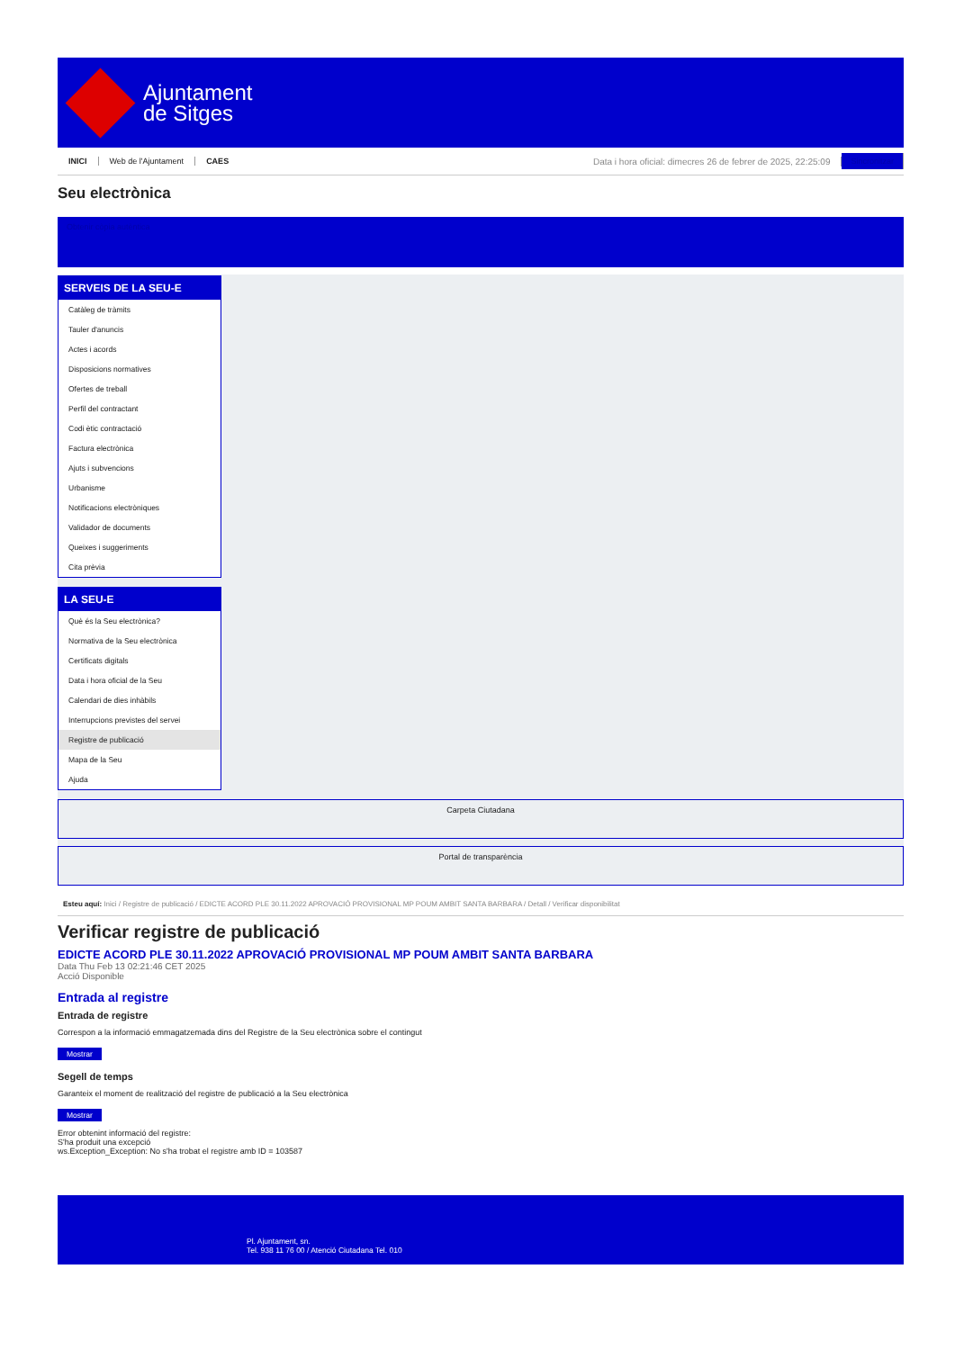Ajuntament
de Sitges
INICI Web de l'Ajuntament CAES Data i hora oficial: dimecres 26 de febrer de 2025, 22:25:09 Sincronitzar
Seu electrònica
Obtenir còpia autèntica
SERVEIS DE LA SEU-E
Catàleg de tràmits
Tauler d'anuncis
Actes i acords
Disposicions normatives
Ofertes de treball
Perfil del contractant
Codi ètic contractació
Factura electrònica
Ajuts i subvencions
Urbanisme
Notificacions electròniques
Validador de documents
Queixes i suggeriments
Cita prèvia
LA SEU-E
Què és la Seu electrònica?
Normativa de la Seu electrònica
Certificats digitals
Data i hora oficial de la Seu
Calendari de dies inhàbils
Interrupcions previstes del servei
Registre de publicació
Mapa de la Seu
Ajuda
Carpeta Ciutadana
Portal de transparència
Esteu aquí: Inici / Registre de publicació / EDICTE ACORD PLE 30.11.2022 APROVACIÓ PROVISIONAL MP POUM AMBIT SANTA BARBARA / Detall / Verificar disponibilitat
Verificar registre de publicació
EDICTE ACORD PLE 30.11.2022 APROVACIÓ PROVISIONAL MP POUM AMBIT SANTA BARBARA
Data Thu Feb 13 02:21:46 CET 2025
Acció Disponible
Entrada al registre
Entrada de registre
Correspon a la informació emmagatzemada dins del Registre de la Seu electrònica sobre el contingut
Mostrar
Segell de temps
Garanteix el moment de realització del registre de publicació a la Seu electrònica
Mostrar
Error obtenint informació del registre:
S'ha produit una excepció
ws.Exception_Exception: No s'ha trobat el registre amb ID = 103587
Pl. Ajuntament, sn.
Tel. 938 11 76 00 / Atenció Ciutadana Tel. 010